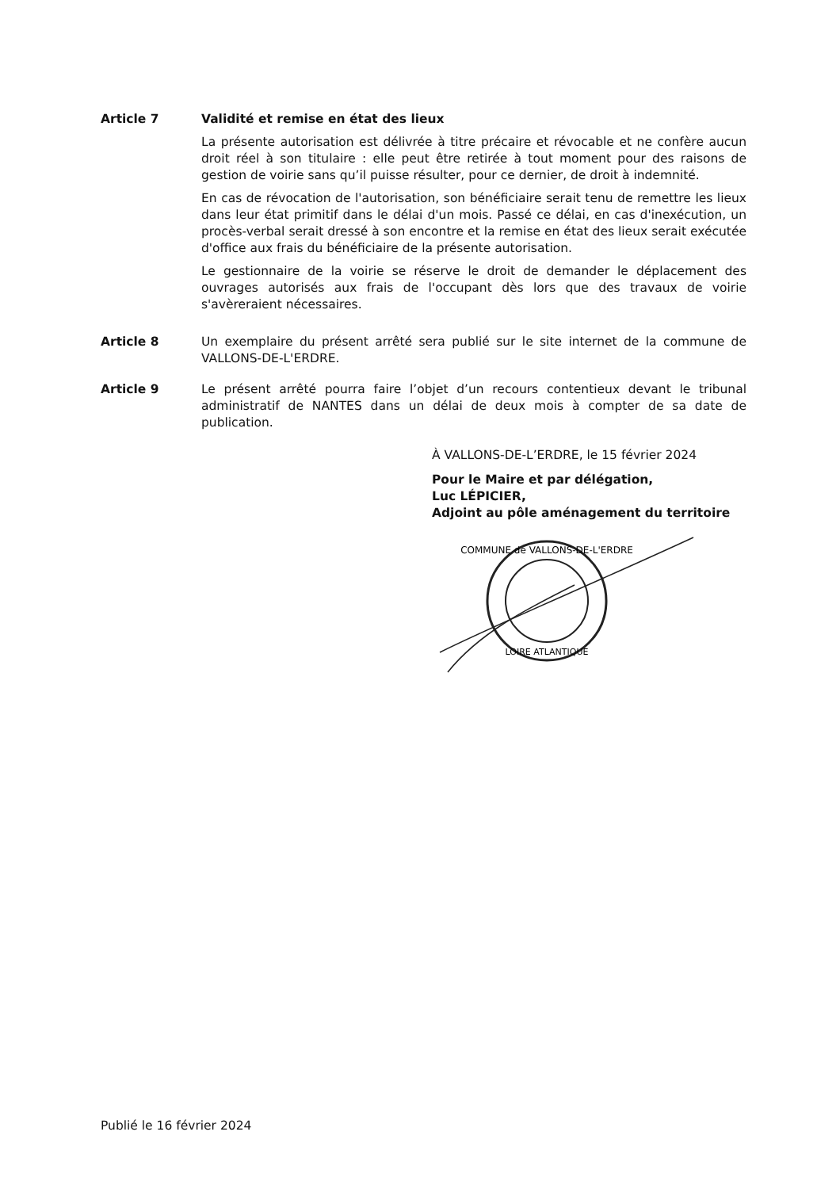Article 7 Validité et remise en état des lieux
La présente autorisation est délivrée à titre précaire et révocable et ne confère aucun droit réel à son titulaire : elle peut être retirée à tout moment pour des raisons de gestion de voirie sans qu’il puisse résulter, pour ce dernier, de droit à indemnité.
En cas de révocation de l'autorisation, son bénéficiaire serait tenu de remettre les lieux dans leur état primitif dans le délai d'un mois. Passé ce délai, en cas d'inexécution, un procès-verbal serait dressé à son encontre et la remise en état des lieux serait exécutée d'office aux frais du bénéficiaire de la présente autorisation.
Le gestionnaire de la voirie se réserve le droit de demander le déplacement des ouvrages autorisés aux frais de l'occupant dès lors que des travaux de voirie s'avèreraient nécessaires.
Article 8 Un exemplaire du présent arrêté sera publié sur le site internet de la commune de VALLONS-DE-L'ERDRE.
Article 9 Le présent arrêté pourra faire l’objet d’un recours contentieux devant le tribunal administratif de NANTES dans un délai de deux mois à compter de sa date de publication.
À VALLONS-DE-L’ERDRE, le 15 février 2024
Pour le Maire et par délégation,
Luc LÉPICIER,
Adjoint au pôle aménagement du territoire
COMMUNE de VALLONS-DE-L'ERDRE
LOIRE ATLANTIQUE
Publié le 16 février 2024